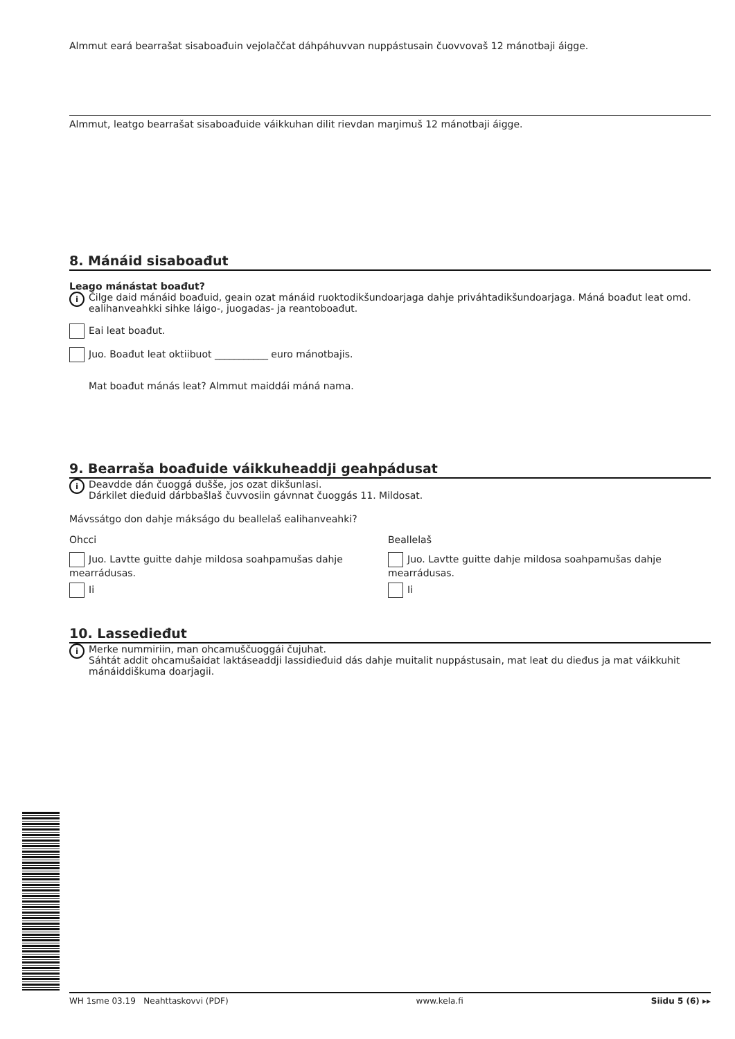Almmut eará bearrašat sisaboađuin vejolaččat dáhpáhuvvan nuppástusain čuovvovaš 12 mánotbaji áigge.
Almmut, leatgo bearrašat sisaboađuide váikkuhan dilit rievdan maŋimuš 12 mánotbaji áigge.
8. Mánáid sisaboađut
Leago mánástat boađut?
i
Čilge daid mánáid boađuid, geain ozat mánáid ruoktodikšundoarjaga dahje priváhtadikšundoarjaga. Máná boađut leat omd. ealihanveahkki sihke láigo-, juogadas- ja reantoboađut.
Eai leat boađut.
Juo. Boađut leat oktiibuot ___________ euro mánotbajis.
Mat boađut mánás leat? Almmut maiddái máná nama.
9. Bearraša boađuide váikkuheaddji geahpádusat
i
Deavdde dán čuoggá dušše, jos ozat dikšunlasi.
Dárkilet dieđuid dárbbašlaš čuvvosiin gávnnat čuoggás 11. Mildosat.
Mávssátgo don dahje mákságo du beallelaš ealihanveahki?
Ohcci
Juo. Lavtte guitte dahje mildosa soahpamušas dahje mearrádusas.
Ii
Beallelaš
Juo. Lavtte guitte dahje mildosa soahpamušas dahje mearrádusas.
Ii
10. Lassedieđut
i
Merke nummiriin, man ohcamuščuoggái čujuhat.
Sáhtát addit ohcamušaidat laktáseaddji lassidieđuid dás dahje muitalit nuppástusain, mat leat du dieđus ja mat váikkuhit mánáiddiškuma doarjagii.
WH 1sme 03.19 Neahttaskovvi (PDF) www.kela.fi Siidu 5 (6) ▸▸